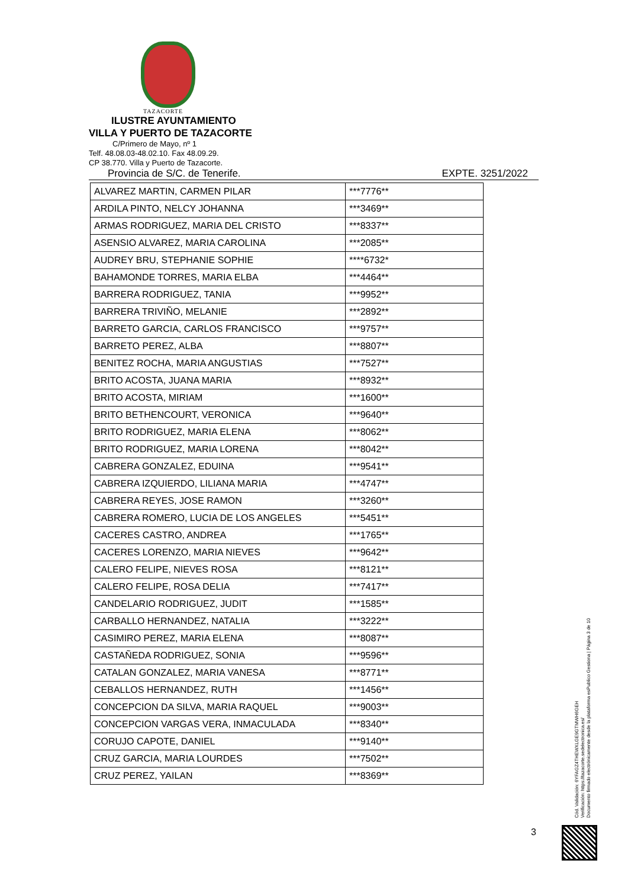TAZACORTE
ILUSTRE AYUNTAMIENTO
VILLA Y PUERTO DE TAZACORTE
C/Primero de Mayo, nº 1
Telf. 48.08.03-48.02.10. Fax 48.09.29.
CP 38.770. Villa y Puerto de Tazacorte.
Provincia de S/C. de Tenerife. EXPTE. 3251/2022
| ALVAREZ MARTIN, CARMEN PILAR | ***7776** |
| ARDILA PINTO, NELCY JOHANNA | ***3469** |
| ARMAS RODRIGUEZ, MARIA DEL CRISTO | ***8337** |
| ASENSIO ALVAREZ, MARIA CAROLINA | ***2085** |
| AUDREY BRU, STEPHANIE SOPHIE | ****6732* |
| BAHAMONDE TORRES, MARIA ELBA | ***4464** |
| BARRERA RODRIGUEZ, TANIA | ***9952** |
| BARRERA TRIVIÑO, MELANIE | ***2892** |
| BARRETO GARCIA, CARLOS FRANCISCO | ***9757** |
| BARRETO PEREZ, ALBA | ***8807** |
| BENITEZ ROCHA, MARIA ANGUSTIAS | ***7527** |
| BRITO ACOSTA, JUANA MARIA | ***8932** |
| BRITO ACOSTA, MIRIAM | ***1600** |
| BRITO BETHENCOURT, VERONICA | ***9640** |
| BRITO RODRIGUEZ, MARIA ELENA | ***8062** |
| BRITO RODRIGUEZ, MARIA LORENA | ***8042** |
| CABRERA GONZALEZ, EDUINA | ***9541** |
| CABRERA IZQUIERDO, LILIANA MARIA | ***4747** |
| CABRERA REYES, JOSE RAMON | ***3260** |
| CABRERA ROMERO, LUCIA DE LOS ANGELES | ***5451** |
| CACERES CASTRO, ANDREA | ***1765** |
| CACERES LORENZO, MARIA NIEVES | ***9642** |
| CALERO FELIPE, NIEVES ROSA | ***8121** |
| CALERO FELIPE, ROSA DELIA | ***7417** |
| CANDELARIO RODRIGUEZ, JUDIT | ***1585** |
| CARBALLO HERNANDEZ, NATALIA | ***3222** |
| CASIMIRO PEREZ, MARIA ELENA | ***8087** |
| CASTAÑEDA RODRIGUEZ, SONIA | ***9596** |
| CATALAN GONZALEZ, MARIA VANESA | ***8771** |
| CEBALLOS HERNANDEZ, RUTH | ***1456** |
| CONCEPCION DA SILVA, MARIA RAQUEL | ***9003** |
| CONCEPCION VARGAS VERA, INMACULADA | ***8340** |
| CORUJO CAPOTE, DANIEL | ***9140** |
| CRUZ GARCIA, MARIA LOURDES | ***7502** |
| CRUZ PEREZ, YAILAN | ***8369** |
Cód. Validación: 6YFAGZ4THEWXLGE9GTMWH6GEH
Verificación: https://tazacorte.sedelectronica.es/
Documento firmado electrónicamente desde la plataforma esPublico Gestiona | Página 3 de 10
3